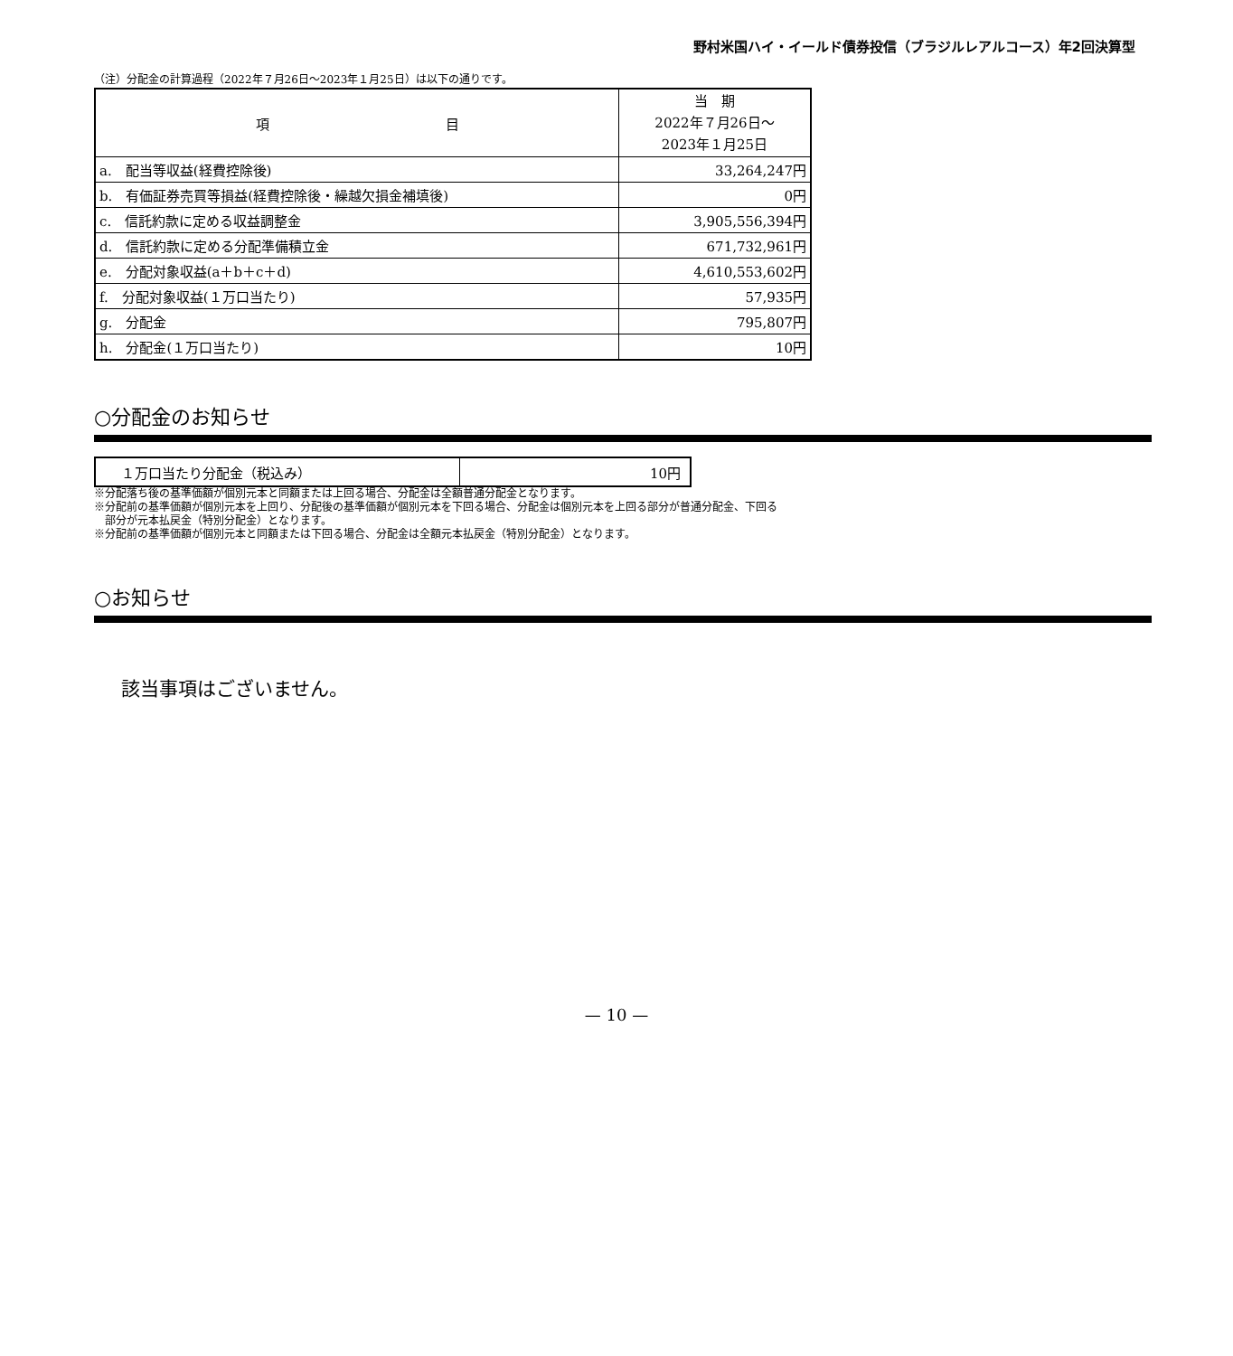野村米国ハイ・イールド債券投信（ブラジルレアルコース）年2回決算型
（注）分配金の計算過程（2022年７月26日～2023年１月25日）は以下の通りです。
| 項 目 | 当 期 2022年７月26日～ 2023年１月25日 |
| a. 配当等収益(経費控除後) | 33,264,247円 |
| b. 有価証券売買等損益(経費控除後・繰越欠損金補填後) | 0円 |
| c. 信託約款に定める収益調整金 | 3,905,556,394円 |
| d. 信託約款に定める分配準備積立金 | 671,732,961円 |
| e. 分配対象収益(a＋b＋c＋d) | 4,610,553,602円 |
| f. 分配対象収益(１万口当たり) | 57,935円 |
| g. 分配金 | 795,807円 |
| h. 分配金(１万口当たり) | 10円 |
○分配金のお知らせ
| １万口当たり分配金（税込み） | 10円 |
※分配落ち後の基準価額が個別元本と同額または上回る場合、分配金は全額普通分配金となります。
※分配前の基準価額が個別元本を上回り、分配後の基準価額が個別元本を下回る場合、分配金は個別元本を上回る部分が普通分配金、下回る
　部分が元本払戻金（特別分配金）となります。
※分配前の基準価額が個別元本と同額または下回る場合、分配金は全額元本払戻金（特別分配金）となります。
○お知らせ
該当事項はございません。
— 10 —